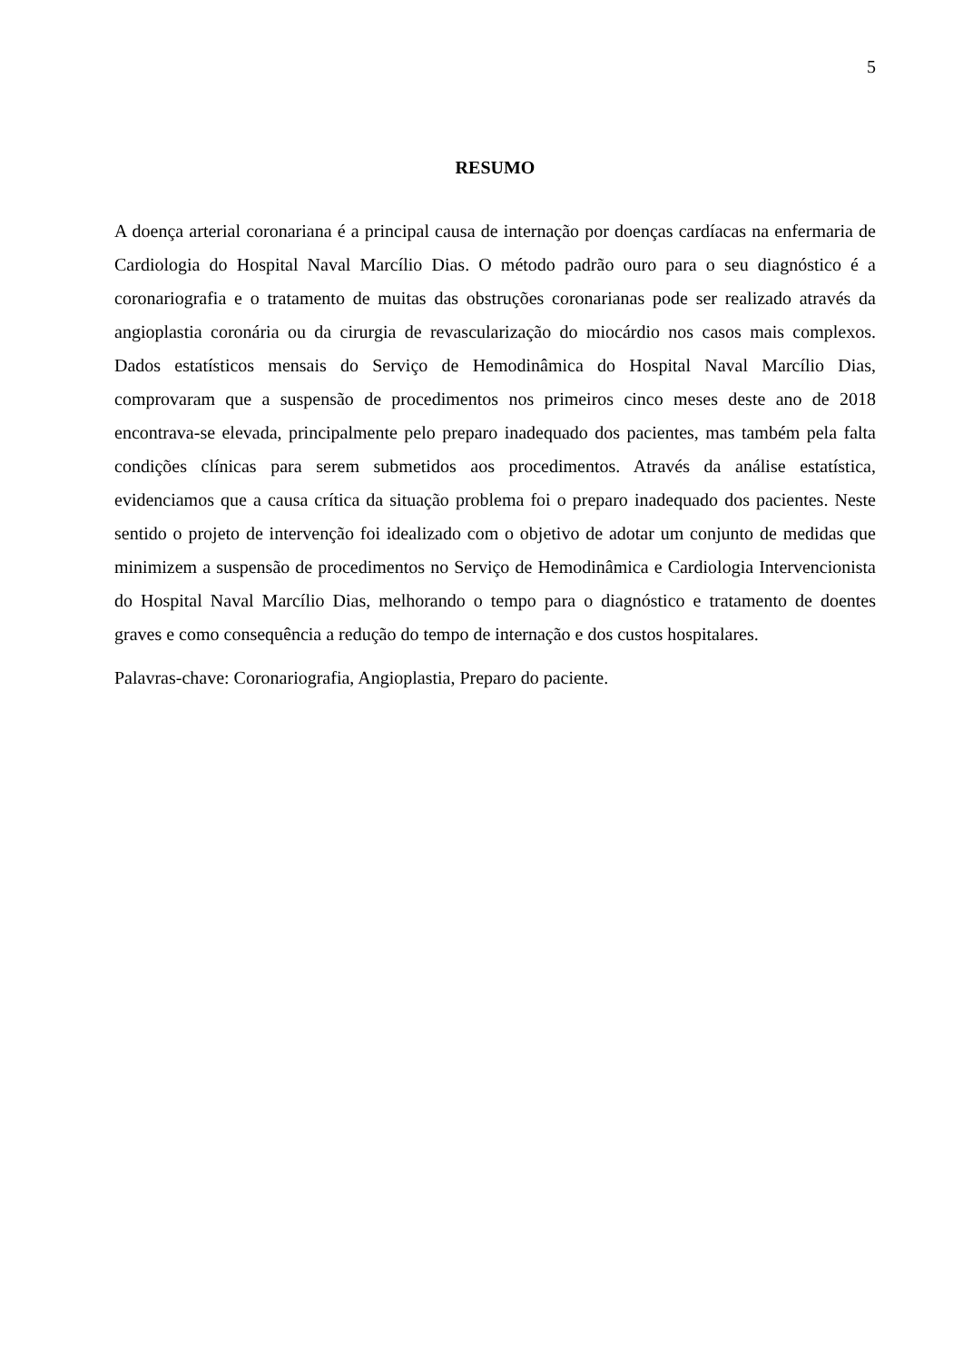5
RESUMO
A doença arterial coronariana é a principal causa de internação por doenças cardíacas na enfermaria de Cardiologia do Hospital Naval Marcílio Dias. O método padrão ouro para o seu diagnóstico é a coronariografia e o tratamento de muitas das obstruções coronarianas pode ser realizado através da angioplastia coronária ou da cirurgia de revascularização do miocárdio nos casos mais complexos. Dados estatísticos mensais do Serviço de Hemodinâmica do Hospital Naval Marcílio Dias, comprovaram que a suspensão de procedimentos nos primeiros cinco meses deste ano de 2018 encontrava-se elevada, principalmente pelo preparo inadequado dos pacientes, mas também pela falta condições clínicas para serem submetidos aos procedimentos. Através da análise estatística, evidenciamos que a causa crítica da situação problema foi o preparo inadequado dos pacientes. Neste sentido o projeto de intervenção foi idealizado com o objetivo de adotar um conjunto de medidas que minimizem a suspensão de procedimentos no Serviço de Hemodinâmica e Cardiologia Intervencionista do Hospital Naval Marcílio Dias, melhorando o tempo para o diagnóstico e tratamento de doentes graves e como consequência a redução do tempo de internação e dos custos hospitalares.
Palavras-chave: Coronariografia, Angioplastia, Preparo do paciente.